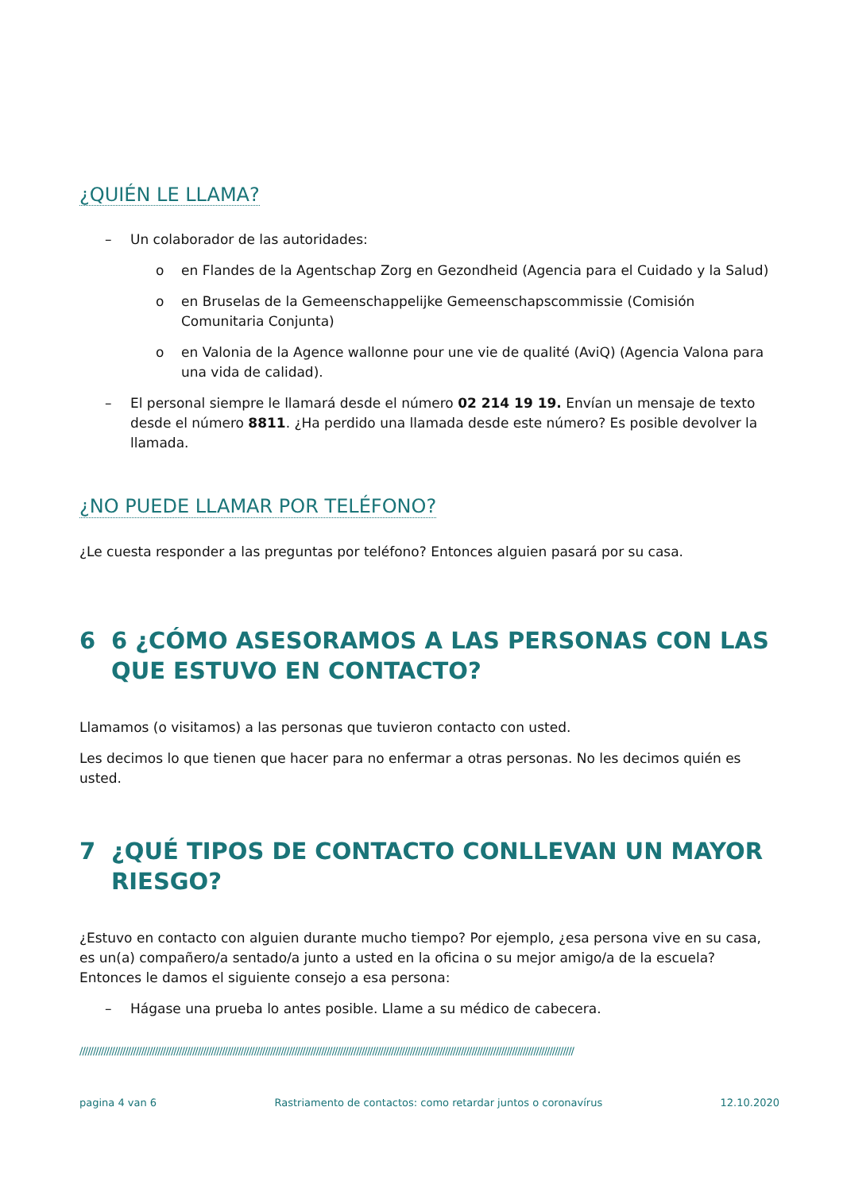¿QUIÉN LE LLAMA?
– Un colaborador de las autoridades:
o en Flandes de la Agentschap Zorg en Gezondheid (Agencia para el Cuidado y la Salud)
o en Bruselas de la Gemeenschappelijke Gemeenschapscommissie (Comisión Comunitaria Conjunta)
o en Valonia de la Agence wallonne pour une vie de qualité (AviQ) (Agencia Valona para una vida de calidad).
– El personal siempre le llamará desde el número 02 214 19 19. Envían un mensaje de texto desde el número 8811. ¿Ha perdido una llamada desde este número? Es posible devolver la llamada.
¿NO PUEDE LLAMAR POR TELÉFONO?
¿Le cuesta responder a las preguntas por teléfono? Entonces alguien pasará por su casa.
6 6 ¿CÓMO ASESORAMOS A LAS PERSONAS CON LAS QUE ESTUVO EN CONTACTO?
Llamamos (o visitamos) a las personas que tuvieron contacto con usted.
Les decimos lo que tienen que hacer para no enfermar a otras personas. No les decimos quién es usted.
7 ¿QUÉ TIPOS DE CONTACTO CONLLEVAN UN MAYOR RIESGO?
¿Estuvo en contacto con alguien durante mucho tiempo? Por ejemplo, ¿esa persona vive en su casa, es un(a) compañero/a sentado/a junto a usted en la oficina o su mejor amigo/a de la escuela? Entonces le damos el siguiente consejo a esa persona:
– Hágase una prueba lo antes posible. Llame a su médico de cabecera.
////////////////////////////////////////////////////////////////////////////////////////////////////////////////////////////////////////////////////////////////////////////////////////
pagina 4 van 6 Rastriamento de contactos: como retardar juntos o coronavírus 12.10.2020